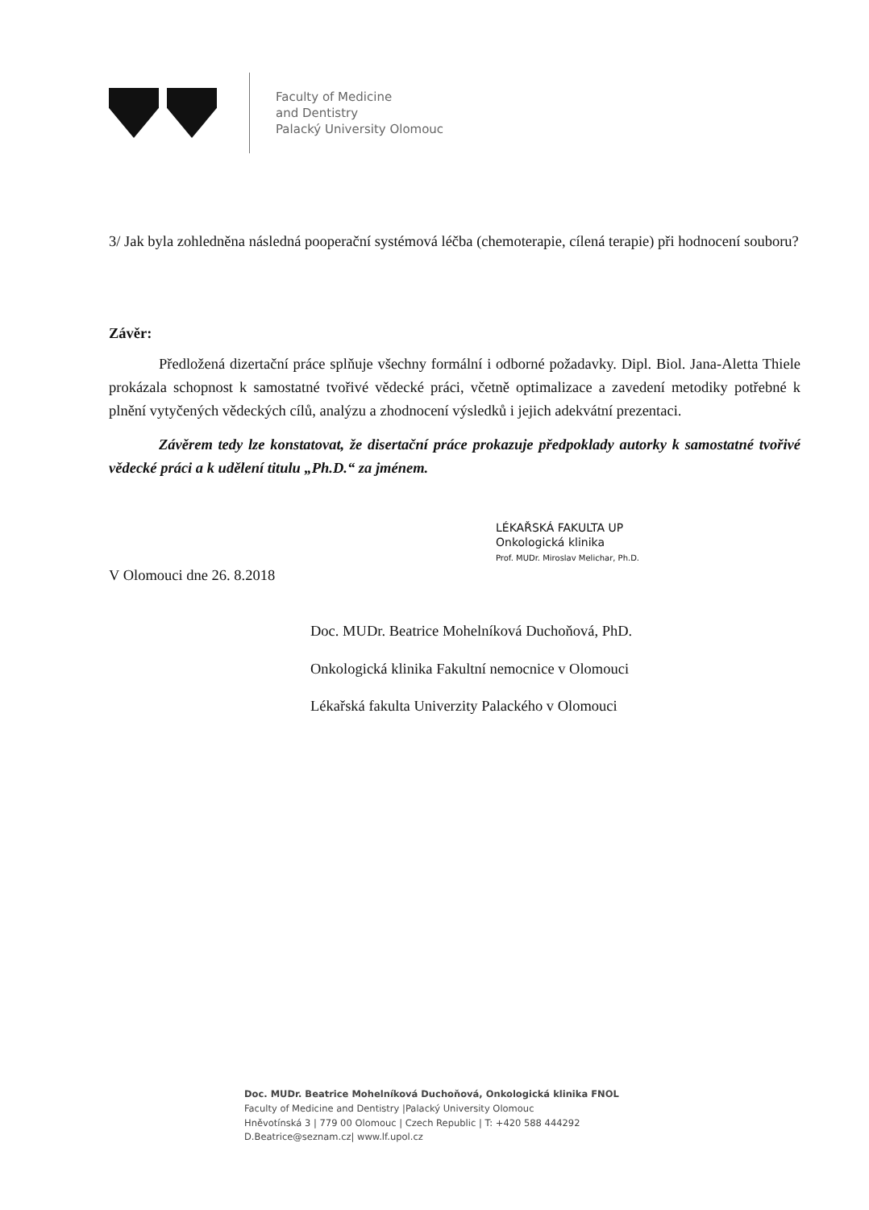Faculty of Medicine
and Dentistry
Palacký University Olomouc
3/ Jak byla zohledněna následná pooperační systémová léčba (chemoterapie, cílená terapie) při hodnocení souboru?
Závěr:
Předložená dizertační práce splňuje všechny formální i odborné požadavky. Dipl. Biol. Jana-Aletta Thiele prokázala schopnost k samostatné tvořivé vědecké práci, včetně optimalizace a zavedení metodiky potřebné k plnění vytyčených vědeckých cílů, analýzu a zhodnocení výsledků i jejich adekvátní prezentaci.
Závěrem tedy lze konstatovat, že disertační práce prokazuje předpoklady autorky k samostatné tvořivé vědecké práci a k udělení titulu „Ph.D.“ za jménem.
LÉKAŘSKÁ FAKULTA UP
Onkologická klinika
Prof. MUDr. Miroslav Melichar, Ph.D.
V Olomouci dne 26. 8.2018
Doc. MUDr. Beatrice Mohelníková Duchoňová, PhD.
Onkologická klinika Fakultní nemocnice v Olomouci
Lékařská fakulta Univerzity Palackého v Olomouci
Doc. MUDr. Beatrice Mohelníková Duchoňová, Onkologická klinika FNOL
Faculty of Medicine and Dentistry |Palacký University Olomouc
Hněvotínská 3 | 779 00 Olomouc | Czech Republic | T: +420 588 444292
D.Beatrice@seznam.cz| www.lf.upol.cz